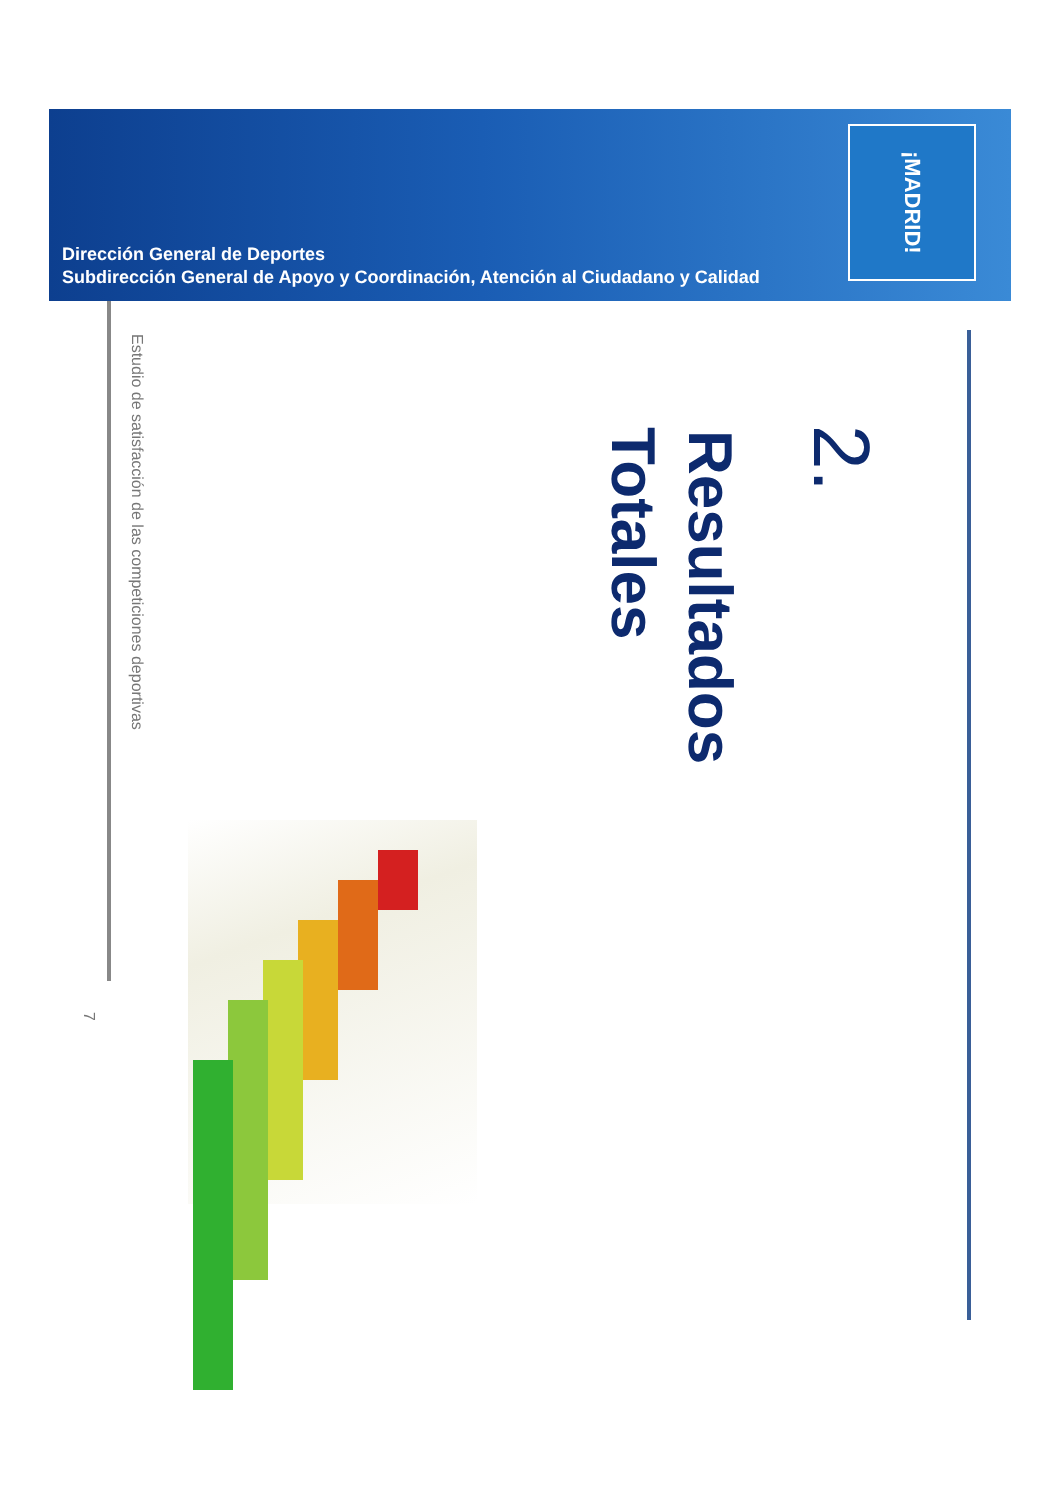Dirección General de Deportes
Subdirección General de Apoyo y Coordinación, Atención al Ciudadano y Calidad
¡MADRID!
2.
Resultados
Totales
Estudio de satisfacción de las competiciones deportivas
7